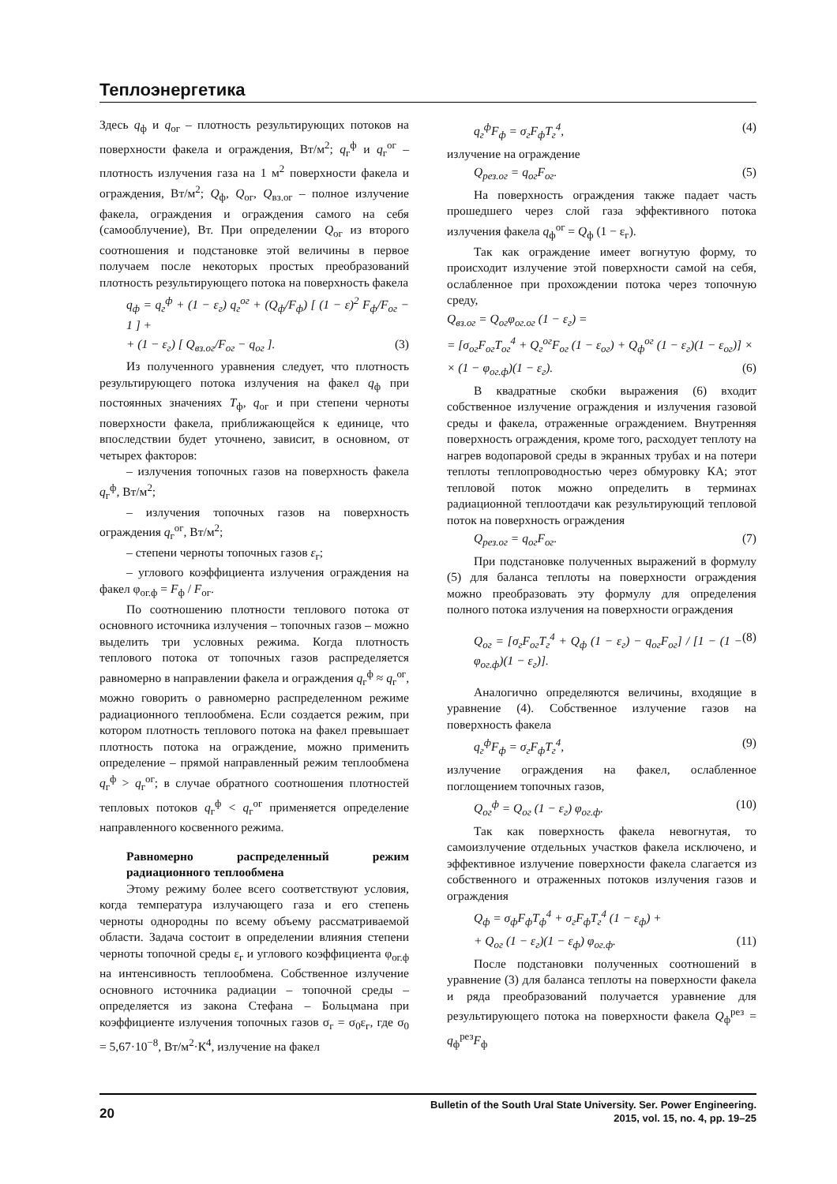Теплоэнергетика
Здесь q<sub>ф</sub> и q<sub>ог</sub> – плотность результирующих потоков на поверхности факела и ограждения, Вт/м<sup>2</sup>; q<sub>г</sub><sup>ф</sup> и q<sub>г</sub><sup>ог</sup> – плотность излучения газа на 1 м<sup>2</sup> поверхности факела и ограждения, Вт/м<sup>2</sup>; Q<sub>ф</sub>, Q<sub>ог</sub>, Q<sub>вз.ог</sub> – полное излучение факела, ограждения и ограждения самого на себя (самооблучение), Вт. При определении Q<sub>ог</sub> из второго соотношения и подстановке этой величины в первое получаем после некоторых простых преобразований плотность результирующего потока на поверхность факела
q<sub>ф</sub> = q<sub>г</sub><sup>ф</sup> + (1 − ε<sub>г</sub>) q<sub>г</sub><sup>ог</sup> + (Q<sub>ф</sub>/F<sub>ф</sub>) [ (1 − ε)<sup>2</sup> F<sub>ф</sub>/F<sub>ог</sub> − 1 ] +
+ (1 − ε<sub>г</sub>) [ Q<sub>вз.ог</sub>/F<sub>ог</sub> − q<sub>ог</sub> ]. (3)
Из полученного уравнения следует, что плотность результирующего потока излучения на факел q<sub>ф</sub> при постоянных значениях T<sub>ф</sub>, q<sub>ог</sub> и при степени черноты поверхности факела, приближающейся к единице, что впоследствии будет уточнено, зависит, в основном, от четырех факторов:
– излучения топочных газов на поверхность факела q<sub>г</sub><sup>ф</sup>, Вт/м<sup>2</sup>;
– излучения топочных газов на поверхность ограждения q<sub>г</sub><sup>ог</sup>, Вт/м<sup>2</sup>;
– степени черноты топочных газов ε<sub>г</sub>;
– углового коэффициента излучения ограждения на факел φ<sub>ог.ф</sub> = F<sub>ф</sub> / F<sub>ог</sub>.
По соотношению плотности теплового потока от основного источника излучения – топочных газов – можно выделить три условных режима. Когда плотность теплового потока от топочных газов распределяется равномерно в направлении факела и ограждения q<sub>г</sub><sup>ф</sup> ≈ q<sub>г</sub><sup>ог</sup>, можно говорить о равномерно распределенном режиме радиационного теплообмена. Если создается режим, при котором плотность теплового потока на факел превышает плотность потока на ограждение, можно применить определение – прямой направленный режим теплообмена q<sub>г</sub><sup>ф</sup> > q<sub>г</sub><sup>ог</sup>; в случае обратного соотношения плотностей тепловых потоков q<sub>г</sub><sup>ф</sup> < q<sub>г</sub><sup>ог</sup> применяется определение направленного косвенного режима.
Равномерно распределенный режим радиационного теплообмена
Этому режиму более всего соответствуют условия, когда температура излучающего газа и его степень черноты однородны по всему объему рассматриваемой области. Задача состоит в определении влияния степени черноты топочной среды ε<sub>г</sub> и углового коэффициента φ<sub>ог.ф</sub> на интенсивность теплообмена. Собственное излучение основного источника радиации – топочной среды – определяется из закона Стефана – Больцмана при коэффициенте излучения топочных газов σ<sub>г</sub> = σ<sub>0</sub>ε<sub>г</sub>, где σ<sub>0</sub> = 5,67·10<sup>−8</sup>, Вт/м<sup>2</sup>·К<sup>4</sup>, излучение на факел
q<sub>г</sub><sup>ф</sup>F<sub>ф</sub> = σ<sub>г</sub>F<sub>ф</sub>T<sub>г</sub><sup>4</sup>, (4)
излучение на ограждение
Q<sub>рез.ог</sub> = q<sub>ог</sub>F<sub>ог</sub>. (5)
На поверхность ограждения также падает часть прошедшего через слой газа эффективного потока излучения факела q<sub>ф</sub><sup>ог</sup> = Q<sub>ф</sub> (1 − ε<sub>г</sub>).
Так как ограждение имеет вогнутую форму, то происходит излучение этой поверхности самой на себя, ослабленное при прохождении потока через топочную среду,
Q<sub>вз.ог</sub> = Q<sub>ог</sub>φ<sub>ог.ог</sub> (1 − ε<sub>г</sub>) =
= [σ<sub>ог</sub>F<sub>ог</sub>T<sub>ог</sub><sup>4</sup> + Q<sub>г</sub><sup>ог</sup>F<sub>ог</sub> (1 − ε<sub>ог</sub>) + Q<sub>ф</sub><sup>ог</sup> (1 − ε<sub>г</sub>)(1 − ε<sub>ог</sub>)] ×
× (1 − φ<sub>ог.ф</sub>)(1 − ε<sub>г</sub>). (6)
В квадратные скобки выражения (6) входит собственное излучение ограждения и излучения газовой среды и факела, отраженные ограждением. Внутренняя поверхность ограждения, кроме того, расходует теплоту на нагрев водопаровой среды в экранных трубах и на потери теплоты теплопроводностью через обмуровку КА; этот тепловой поток можно определить в терминах радиационной теплоотдачи как результирующий тепловой поток на поверхность ограждения
Q<sub>рез.ог</sub> = q<sub>ог</sub>F<sub>ог</sub>. (7)
При подстановке полученных выражений в формулу (5) для баланса теплоты на поверхности ограждения можно преобразовать эту формулу для определения полного потока излучения на поверхности ограждения
Q<sub>ог</sub> = [σ<sub>г</sub>F<sub>ог</sub>T<sub>г</sub><sup>4</sup> + Q<sub>ф</sub> (1 − ε<sub>г</sub>) − q<sub>ог</sub>F<sub>ог</sub>] / [1 − (1 − φ<sub>ог.ф</sub>)(1 − ε<sub>г</sub>)]. (8)
Аналогично определяются величины, входящие в уравнение (4). Собственное излучение газов на поверхность факела
q<sub>г</sub><sup>ф</sup>F<sub>ф</sub> = σ<sub>г</sub>F<sub>ф</sub>T<sub>г</sub><sup>4</sup>, (9)
излучение ограждения на факел, ослабленное поглощением топочных газов,
Q<sub>ог</sub><sup>ф</sup> = Q<sub>ог</sub> (1 − ε<sub>г</sub>) φ<sub>ог.ф</sub>. (10)
Так как поверхность факела невогнутая, то самоизлучение отдельных участков факела исключено, и эффективное излучение поверхности факела слагается из собственного и отраженных потоков излучения газов и ограждения
Q<sub>ф</sub> = σ<sub>ф</sub>F<sub>ф</sub>T<sub>ф</sub><sup>4</sup> + σ<sub>г</sub>F<sub>ф</sub>T<sub>г</sub><sup>4</sup> (1 − ε<sub>ф</sub>) +
+ Q<sub>ог</sub> (1 − ε<sub>г</sub>)(1 − ε<sub>ф</sub>) φ<sub>ог.ф</sub>. (11)
После подстановки полученных соотношений в уравнение (3) для баланса теплоты на поверхности факела и ряда преобразований получается уравнение для результирующего потока на поверхности факела Q<sub>ф</sub><sup>рез</sup> = q<sub>ф</sub><sup>рез</sup>F<sub>ф</sub>
20
Bulletin of the South Ural State University. Ser. Power Engineering.
2015, vol. 15, no. 4, pp. 19–25